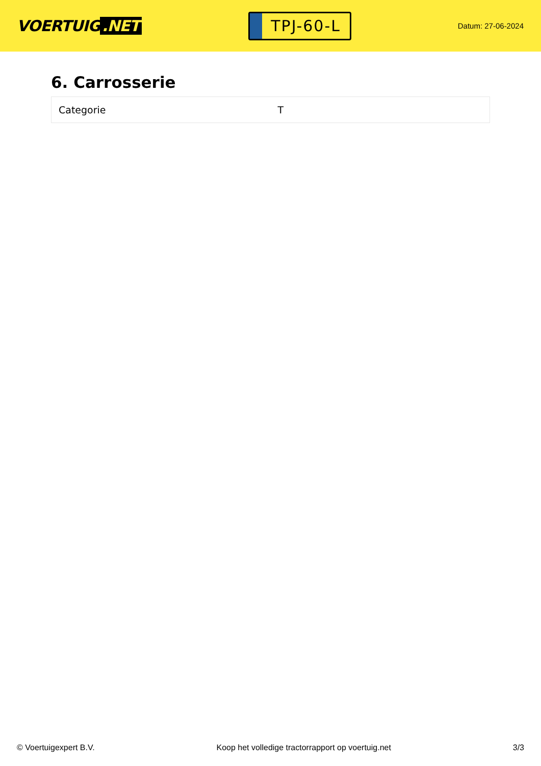VOERTUIG.NET
TPJ-60-L
Datum: 27-06-2024
6. Carrosserie
| Categorie | T |
© Voertuigexpert B.V. Koop het volledige tractorrapport op voertuig.net 3/3